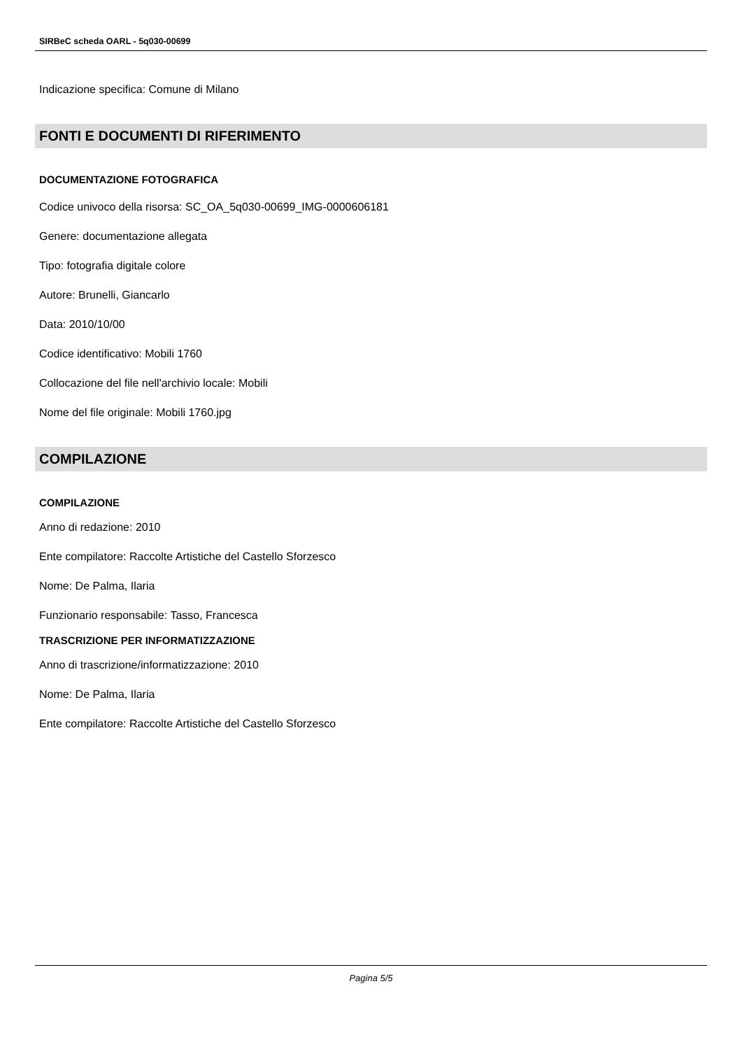SIRBeC scheda OARL - 5q030-00699
Indicazione specifica: Comune di Milano
FONTI E DOCUMENTI DI RIFERIMENTO
DOCUMENTAZIONE FOTOGRAFICA
Codice univoco della risorsa: SC_OA_5q030-00699_IMG-0000606181
Genere: documentazione allegata
Tipo: fotografia digitale colore
Autore: Brunelli, Giancarlo
Data: 2010/10/00
Codice identificativo: Mobili 1760
Collocazione del file nell'archivio locale: Mobili
Nome del file originale: Mobili 1760.jpg
COMPILAZIONE
COMPILAZIONE
Anno di redazione: 2010
Ente compilatore: Raccolte Artistiche del Castello Sforzesco
Nome: De Palma, Ilaria
Funzionario responsabile: Tasso, Francesca
TRASCRIZIONE PER INFORMATIZZAZIONE
Anno di trascrizione/informatizzazione: 2010
Nome: De Palma, Ilaria
Ente compilatore: Raccolte Artistiche del Castello Sforzesco
Pagina 5/5